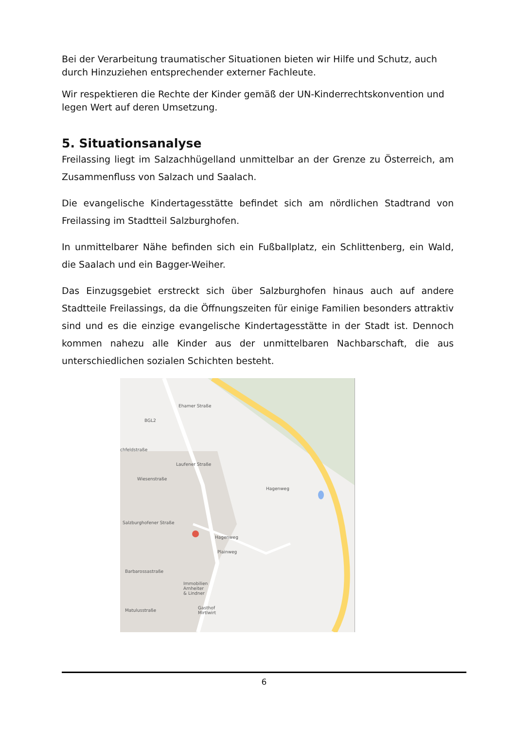Bei der Verarbeitung traumatischer Situationen bieten wir Hilfe und Schutz, auch durch Hinzuziehen entsprechender externer Fachleute.
Wir respektieren die Rechte der Kinder gemäß der UN-Kinderrechtskonvention und legen Wert auf deren Umsetzung.
5. Situationsanalyse
Freilassing liegt im Salzachhügelland unmittelbar an der Grenze zu Österreich, am Zusammenfluss von Salzach und Saalach.
Die evangelische Kindertagesstätte befindet sich am nördlichen Stadtrand von Freilassing im Stadtteil Salzburghofen.
In unmittelbarer Nähe befinden sich ein Fußballplatz, ein Schlittenberg, ein Wald, die Saalach und ein Bagger-Weiher.
Das Einzugsgebiet erstreckt sich über Salzburghofen hinaus auch auf andere Stadtteile Freilassings, da die Öffnungszeiten für einige Familien besonders attraktiv sind und es die einzige evangelische Kindertagesstätte in der Stadt ist. Dennoch kommen nahezu alle Kinder aus der unmittelbaren Nachbarschaft, die aus unterschiedlichen sozialen Schichten besteht.
Ehamer Straße
BGL2
chfeldstraße
Wiesenstraße
Laufener Straße
Salzburghofener Straße
Hagenweg
Plainweg
Barbarossastraße
Immobilien
Arnheiter
& Lindner
Gasthof
Mirtlwirt
Matulusstraße
Hagenweg
6